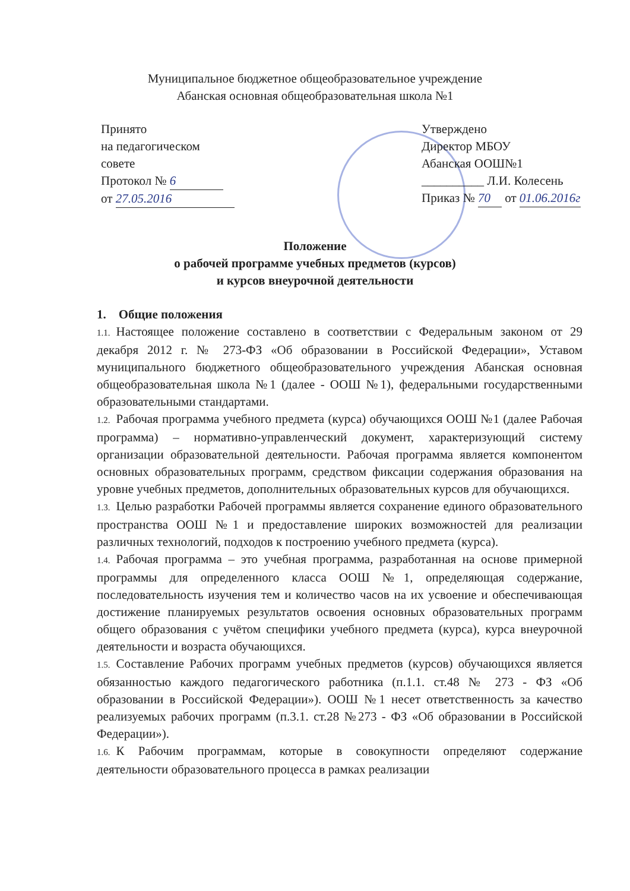Муниципальное бюджетное общеобразовательное учреждение
Абанская основная общеобразовательная школа №1
Принято
на педагогическом
совете
Протокол № 6
от 27.05.2016
Утверждено
Директор МБОУ
Абанская ООШ№1
__________ Л.И. Колесень
Приказ № 70 от 01.06.2016г
Положение
о рабочей программе учебных предметов (курсов)
и курсов внеурочной деятельности
1. Общие положения
1.1. Настоящее положение составлено в соответствии с Федеральным законом от 29 декабря 2012 г. № 273-ФЗ «Об образовании в Российской Федерации», Уставом муниципального бюджетного общеобразовательного учреждения Абанская основная общеобразовательная школа №1 (далее - ООШ №1), федеральными государственными образовательными стандартами.
1.2. Рабочая программа учебного предмета (курса) обучающихся ООШ №1 (далее Рабочая программа) – нормативно-управленческий документ, характеризующий систему организации образовательной деятельности. Рабочая программа является компонентом основных образовательных программ, средством фиксации содержания образования на уровне учебных предметов, дополнительных образовательных курсов для обучающихся.
1.3. Целью разработки Рабочей программы является сохранение единого образовательного пространства ООШ №1 и предоставление широких возможностей для реализации различных технологий, подходов к построению учебного предмета (курса).
1.4. Рабочая программа – это учебная программа, разработанная на основе примерной программы для определенного класса ООШ №1, определяющая содержание, последовательность изучения тем и количество часов на их усвоение и обеспечивающая достижение планируемых результатов освоения основных образовательных программ общего образования с учётом специфики учебного предмета (курса), курса внеурочной деятельности и возраста обучающихся.
1.5. Составление Рабочих программ учебных предметов (курсов) обучающихся является обязанностью каждого педагогического работника (п.1.1. ст.48 № 273 - ФЗ «Об образовании в Российской Федерации»). ООШ №1 несет ответственность за качество реализуемых рабочих программ (п.3.1. ст.28 №273 - ФЗ «Об образовании в Российской Федерации»).
1.6. К Рабочим программам, которые в совокупности определяют содержание деятельности образовательного процесса в рамках реализации